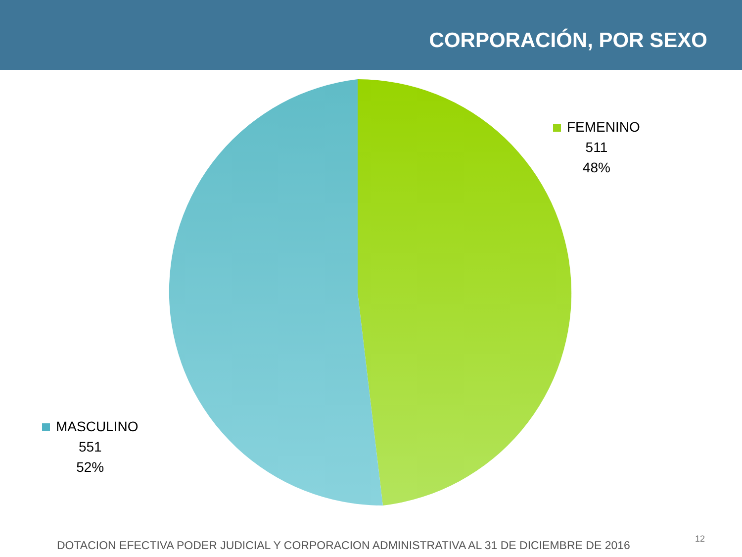CORPORACIÓN, POR SEXO
FEMENINO
511
48%
MASCULINO
551
52%
DOTACION EFECTIVA PODER JUDICIAL Y CORPORACION ADMINISTRATIVA AL 31 DE DICIEMBRE DE 2016
12